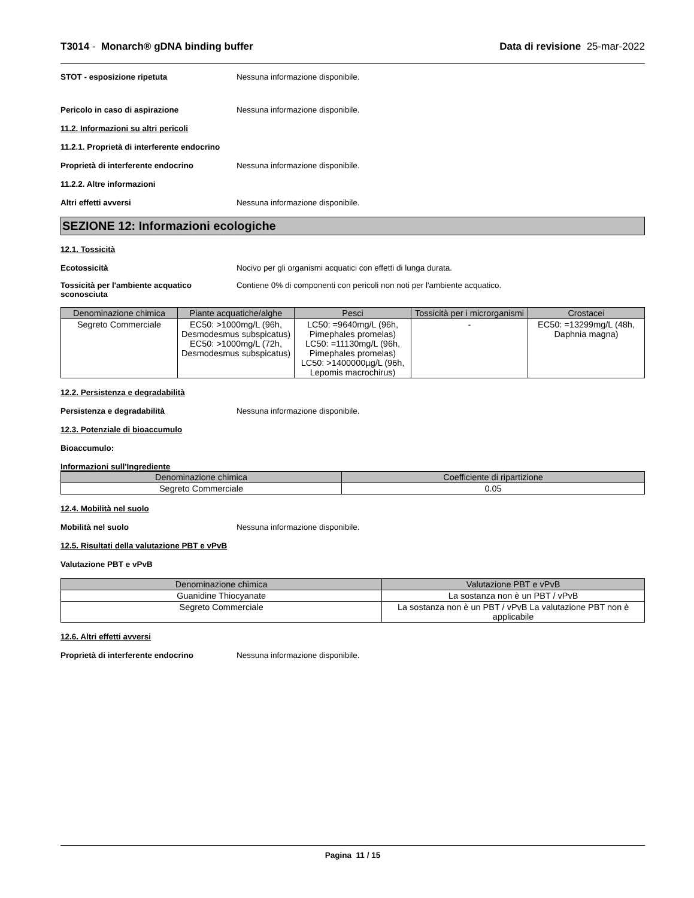T3014 - Monarch® gDNA binding buffer Data di revisione 25-mar-2022
STOT - esposizione ripetuta Nessuna informazione disponibile.
Pericolo in caso di aspirazione Nessuna informazione disponibile.
11.2. Informazioni su altri pericoli
11.2.1. Proprietà di interferente endocrino
Proprietà di interferente endocrino Nessuna informazione disponibile.
11.2.2. Altre informazioni
Altri effetti avversi Nessuna informazione disponibile.
SEZIONE 12: Informazioni ecologiche
12.1. Tossicità
Ecotossicità Nocivo per gli organismi acquatici con effetti di lunga durata.
Tossicità per l'ambiente acquatico sconosciuta Contiene 0% di componenti con pericoli non noti per l'ambiente acquatico.
| Denominazione chimica | Piante acquatiche/alghe | Pesci | Tossicità per i microrganismi | Crostacei |
| --- | --- | --- | --- | --- |
| Segreto Commerciale | EC50: >1000mg/L (96h, Desmodesmus subspicatus) EC50: >1000mg/L (72h, Desmodesmus subspicatus) | LC50: =9640mg/L (96h, Pimephales promelas) LC50: =11130mg/L (96h, Pimephales promelas) LC50: >1400000µg/L (96h, Lepomis macrochirus) | - | EC50: =13299mg/L (48h, Daphnia magna) |
12.2. Persistenza e degradabilità
Persistenza e degradabilità Nessuna informazione disponibile.
12.3. Potenziale di bioaccumulo
Bioaccumulo:
Informazioni sull'Ingrediente
| Denominazione chimica | Coefficiente di ripartizione |
| --- | --- |
| Segreto Commerciale | 0.05 |
12.4. Mobilità nel suolo
Mobilità nel suolo Nessuna informazione disponibile.
12.5. Risultati della valutazione PBT e vPvB
Valutazione PBT e vPvB
| Denominazione chimica | Valutazione PBT e vPvB |
| --- | --- |
| Guanidine Thiocyanate | La sostanza non è un PBT / vPvB |
| Segreto Commerciale | La sostanza non è un PBT / vPvB La valutazione PBT non è applicabile |
12.6. Altri effetti avversi
Proprietà di interferente endocrino Nessuna informazione disponibile.
Pagina 11 / 15